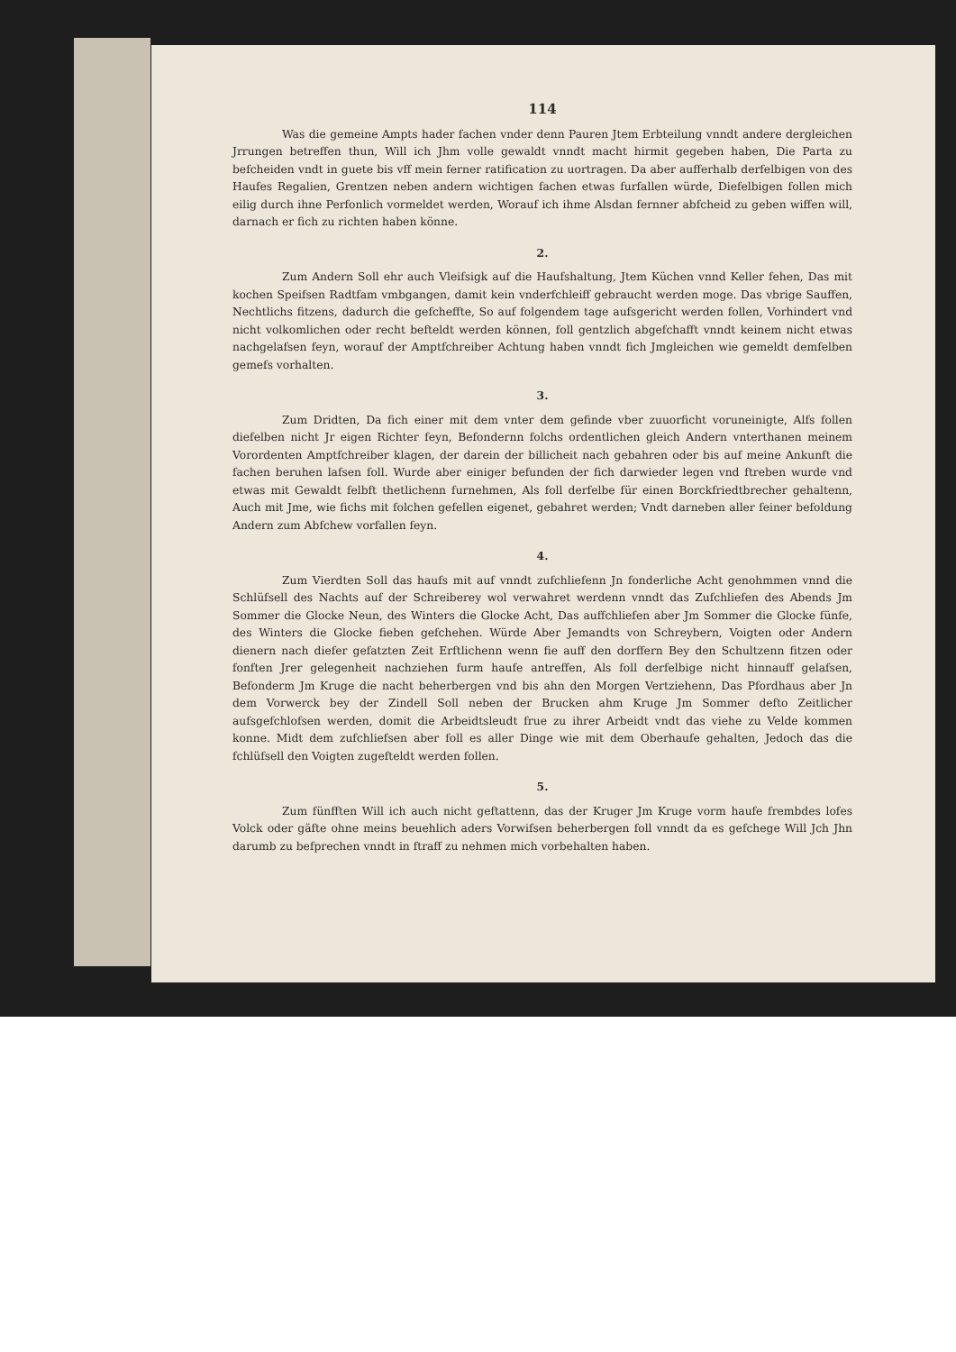114
Was die gemeine Ampts hader fachen vnder denn Pauren Jtem Erbteilung vnndt andere dergleichen Jrrungen betreffen thun, Will ich Jhm volle gewaldt vnndt macht hirmit gegeben haben, Die Parta zu befcheiden vndt in guete bis vff mein ferner ratification zu uortragen. Da aber aufferhalb derfelbigen von des Haufes Regalien, Grentzen neben andern wichtigen fachen etwas furfallen würde, Diefelbigen follen mich eilig durch ihne Perfonlich vormeldet werden, Worauf ich ihme Alsdan fernner abfcheid zu geben wiffen will, darnach er fich zu richten haben könne.
2.
Zum Andern Soll ehr auch Vleifsigk auf die Haufshaltung, Jtem Küchen vnnd Keller fehen, Das mit kochen Speifsen Radtfam vmbgangen, damit kein vnderfchleiff gebraucht werden moge. Das vbrige Sauffen, Nechtlichs fitzens, dadurch die gefcheffte, So auf folgendem tage aufsgericht werden follen, Vorhindert vnd nicht volkomlichen oder recht befteldt werden können, foll gentzlich abgefchafft vnndt keinem nicht etwas nachgelafsen feyn, worauf der Amptfchreiber Achtung haben vnndt fich Jmgleichen wie gemeldt demfelben gemefs vorhalten.
3.
Zum Dridten, Da fich einer mit dem vnter dem gefinde vber zuuorficht voruneinigte, Alfs follen diefelben nicht Jr eigen Richter feyn, Befondernn folchs ordentlichen gleich Andern vnterthanen meinem Vorordenten Amptfchreiber klagen, der darein der billicheit nach gebahren oder bis auf meine Ankunft die fachen beruhen lafsen foll. Wurde aber einiger befunden der fich darwieder legen vnd ftreben wurde vnd etwas mit Gewaldt felbft thetlichenn furnehmen, Als foll derfelbe für einen Borckfriedtbrecher gehaltenn, Auch mit Jme, wie fichs mit folchen gefellen eigenet, gebahret werden; Vndt darneben aller feiner befoldung Andern zum Abfchew vorfallen feyn.
4.
Zum Vierdten Soll das haufs mit auf vnndt zufchliefenn Jn fonderliche Acht genohmmen vnnd die Schlüfsell des Nachts auf der Schreiberey wol verwahret werdenn vnndt das Zufchliefen des Abends Jm Sommer die Glocke Neun, des Winters die Glocke Acht, Das auffchliefen aber Jm Sommer die Glocke fünfe, des Winters die Glocke fieben gefchehen. Würde Aber Jemandts von Schreybern, Voigten oder Andern dienern nach diefer gefatzten Zeit Erftlichenn wenn fie auff den dorffern Bey den Schultzenn fitzen oder fonften Jrer gelegenheit nachziehen furm haufe antreffen, Als foll derfelbige nicht hinnauff gelafsen, Befonderm Jm Kruge die nacht beherbergen vnd bis ahn den Morgen Vertziehenn, Das Pfordhaus aber Jn dem Vorwerck bey der Zindell Soll neben der Brucken ahm Kruge Jm Sommer defto Zeitlicher aufsgefchlofsen werden, domit die Arbeidtsleudt frue zu ihrer Arbeidt vndt das viehe zu Velde kommen konne. Midt dem zufchliefsen aber foll es aller Dinge wie mit dem Oberhaufe gehalten, Jedoch das die fchlüfsell den Voigten zugefteldt werden follen.
5.
Zum fünfften Will ich auch nicht geftattenn, das der Kruger Jm Kruge vorm haufe frembdes lofes Volck oder gäfte ohne meins beuehlich aders Vorwifsen beherbergen foll vnndt da es gefchege Will Jch Jhn darumb zu befprechen vnndt in ftraff zu nehmen mich vorbehalten haben.